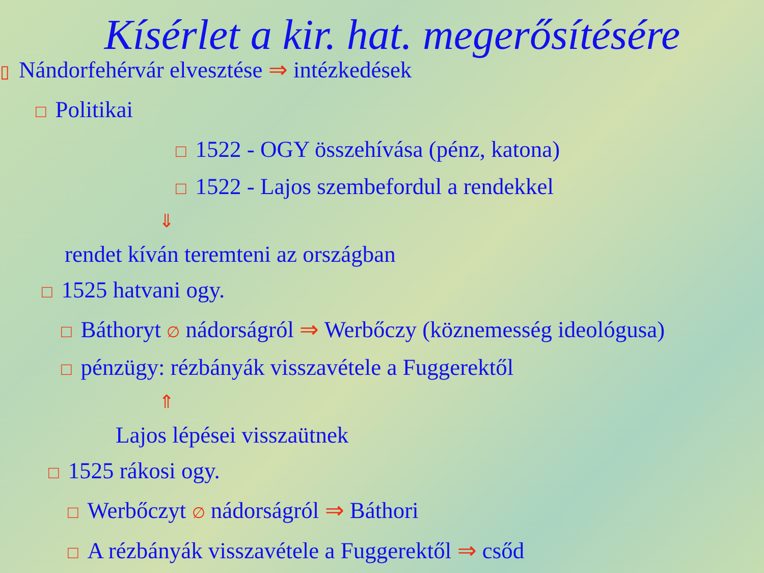Kísérlet a kir. hat. megerősítésére
▯ Nándorfehérvár elvesztése ⇒ intézkedések
□ Politikai
□ 1522 - OGY összehívása (pénz, katona)
□ 1522 - Lajos szembefordul a rendekkel
⇓
rendet kíván teremteni az országban
□ 1525 hatvani ogy.
□ Báthoryt ∅ nádorságról ⇒ Werbőczy (köznemesség ideológusa)
□ pénzügy: rézbányák visszavétele a Fuggerektől
⇑
Lajos lépései visszaütnek
□ 1525 rákosi ogy.
□ Werbőczyt ∅ nádorságról ⇒ Báthori
□ A rézbányák visszavétele a Fuggerektől ⇒ csőd